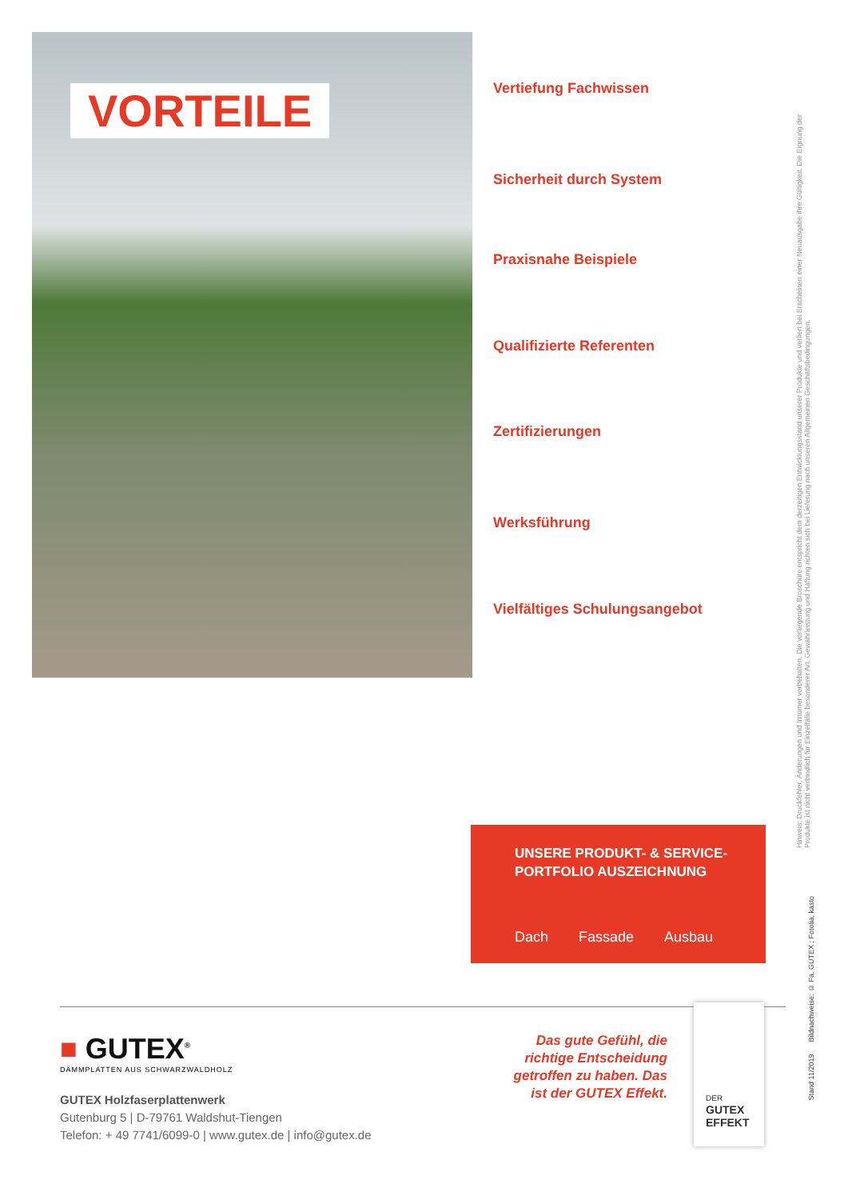VORTEILE
Vertiefung Fachwissen
Sicherheit durch System
Praxisnahe Beispiele
Qualifizierte Referenten
Zertifizierungen
Werksführung
Vielfältiges Schulungsangebot
Hinweis: Druckfehler, Änderungen und Irrtümer vorbehalten. Die vorliegende Broschüre entspricht dem derzeitigen Entwicklungsstand unserer Produkte und verliert bei Erscheinen einer Neuausgabe ihre Gültigkeit. Die Eignung der Produkte ist nicht verbindlich für Einzelfälle besonderer Art. Gewährleistung und Haftung richten sich bei Lieferung nach unseren Allgemeinen Geschäftsbedingungen.
UNSERE PRODUKT- & SERVICE-
PORTFOLIO AUSZEICHNUNG
Dach Fassade Ausbau
■ GUTEX<sup>®</sup>
DÄMMPLATTEN AUS SCHWARZWALDHOLZ
GUTEX Holzfaserplattenwerk
Gutenburg 5 | D-79761 Waldshut-Tiengen
Telefon: + 49 7741/6099-0 | www.gutex.de | info@gutex.de
Das gute Gefühl, die richtige Entscheidung getroffen zu haben. Das ist der GUTEX Effekt.
DER
GUTEX
EFFEKT
Stand 11/2019 Bildnachweise: © Fa. GUTEX ; Fotolia, kasto